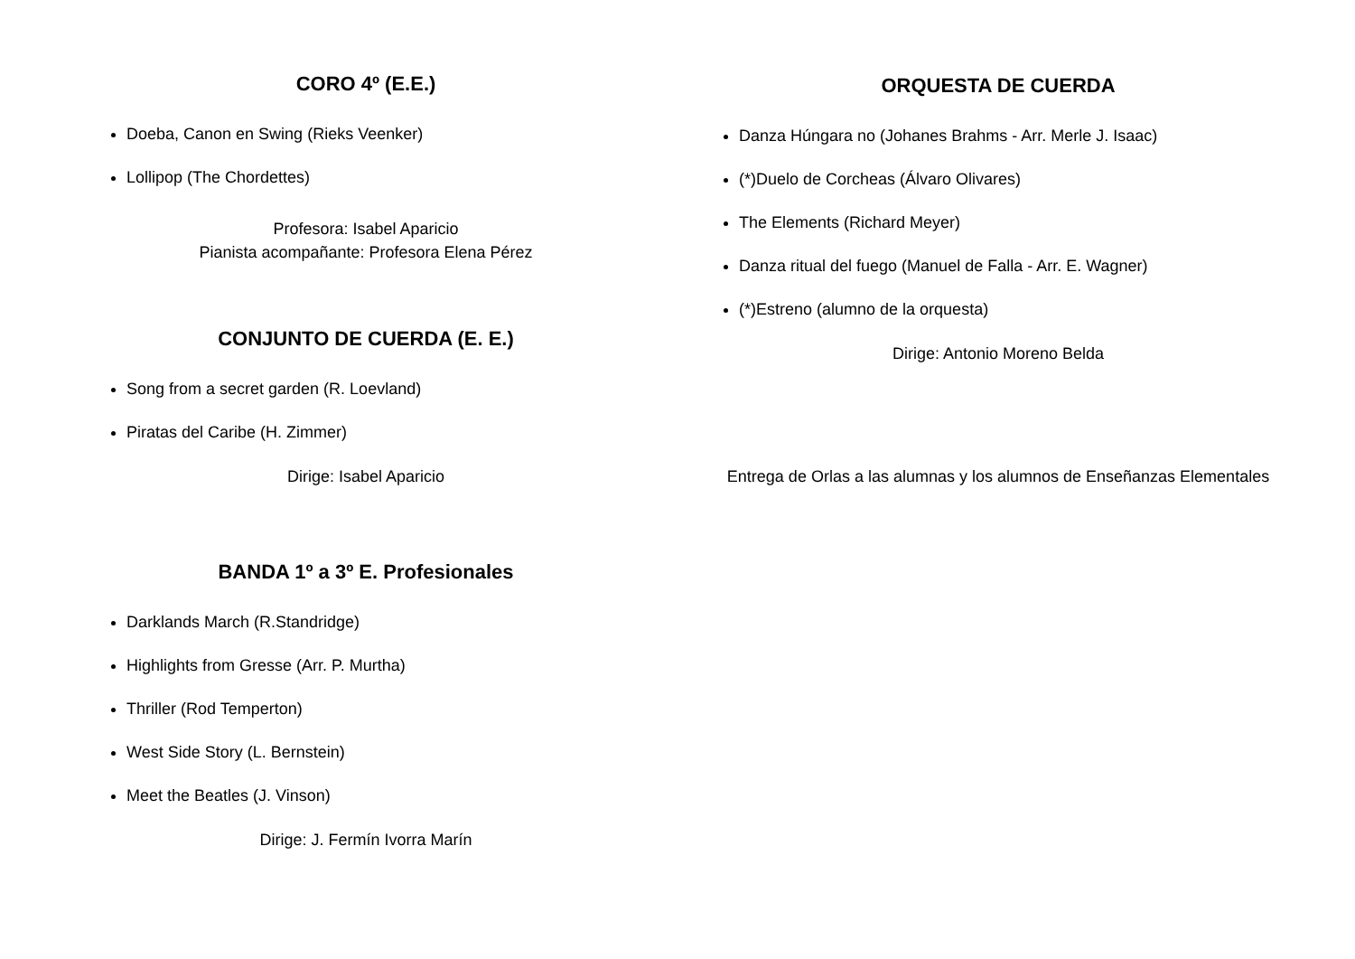CORO 4º (E.E.)
Doeba, Canon en Swing (Rieks Veenker)
Lollipop (The Chordettes)
Profesora: Isabel Aparicio
Pianista acompañante: Profesora Elena Pérez
CONJUNTO DE CUERDA (E. E.)
Song from a secret garden (R. Loevland)
Piratas del Caribe (H. Zimmer)
Dirige: Isabel Aparicio
BANDA 1º a 3º E. Profesionales
Darklands March (R.Standridge)
Highlights from Gresse (Arr. P. Murtha)
Thriller (Rod Temperton)
West Side Story (L. Bernstein)
Meet the Beatles (J. Vinson)
Dirige: J. Fermín Ivorra Marín
ORQUESTA DE CUERDA
Danza Húngara no (Johanes Brahms - Arr. Merle J. Isaac)
(*)Duelo de Corcheas (Álvaro Olivares)
The Elements (Richard Meyer)
Danza ritual del fuego (Manuel de Falla - Arr. E. Wagner)
(*)Estreno (alumno de la orquesta)
Dirige: Antonio Moreno Belda
Entrega de Orlas a las alumnas y los alumnos de Enseñanzas Elementales